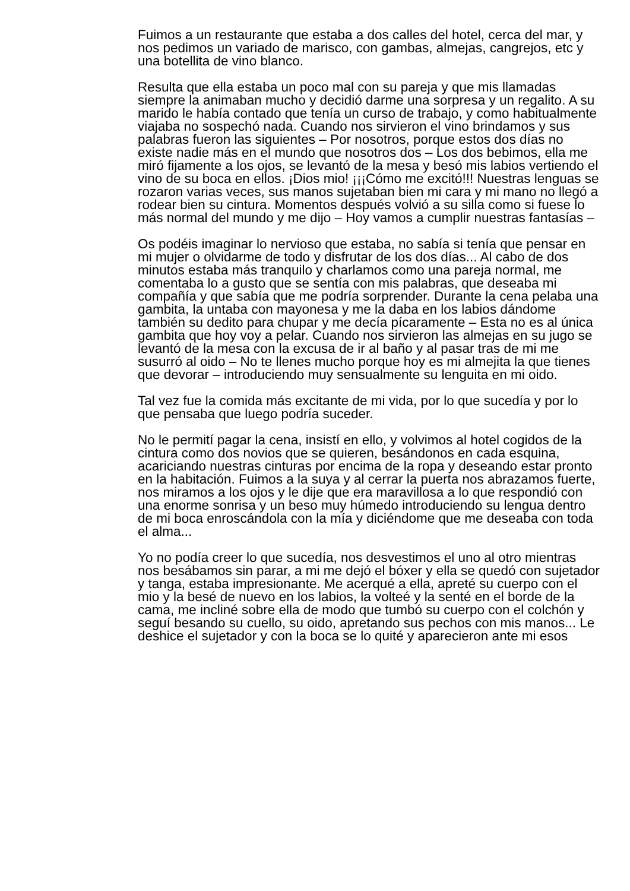Fuimos a un restaurante que estaba a dos calles del hotel, cerca del mar, y nos pedimos un variado de marisco, con gambas, almejas, cangrejos, etc y una botellita de vino blanco.
Resulta que ella estaba un poco mal con su pareja y que mis llamadas siempre la animaban mucho y decidió darme una sorpresa y un regalito. A su marido le había contado que tenía un curso de trabajo, y como habitualmente viajaba no sospechó nada. Cuando nos sirvieron el vino brindamos y sus palabras fueron las siguientes – Por nosotros, porque estos dos días no existe nadie más en el mundo que nosotros dos – Los dos bebimos, ella me miró fijamente a los ojos, se levantó de la mesa y besó mis labios vertiendo el vino de su boca en ellos. ¡Dios mio! ¡¡¡Cómo me excitó!!! Nuestras lenguas se rozaron varias veces, sus manos sujetaban bien mi cara y mi mano no llegó a rodear bien su cintura. Momentos después volvió a su silla como si fuese lo más normal del mundo y me dijo – Hoy vamos a cumplir nuestras fantasías –
Os podéis imaginar lo nervioso que estaba, no sabía si tenía que pensar en mi mujer o olvidarme de todo y disfrutar de los dos días... Al cabo de dos minutos estaba más tranquilo y charlamos como una pareja normal, me comentaba lo a gusto que se sentía con mis palabras, que deseaba mi compañía y que sabía que me podría sorprender. Durante la cena pelaba una gambita, la untaba con mayonesa y me la daba en los labios dándome también su dedito para chupar y me decía pícaramente – Esta no es al única gambita que hoy voy a pelar. Cuando nos sirvieron las almejas en su jugo se levantó de la mesa con la excusa de ir al baño y al pasar tras de mi me susurró al oido – No te llenes mucho porque hoy es mi almejita la que tienes que devorar – introduciendo muy sensualmente su lenguita en mi oido.
Tal vez fue la comida más excitante de mi vida, por lo que sucedía y por lo que pensaba que luego podría suceder.
No le permití pagar la cena, insistí en ello, y volvimos al hotel cogidos de la cintura como dos novios que se quieren, besándonos en cada esquina, acariciando nuestras cinturas por encima de la ropa y deseando estar pronto en la habitación. Fuimos a la suya y al cerrar la puerta nos abrazamos fuerte, nos miramos a los ojos y le dije que era maravillosa a lo que respondió con una enorme sonrisa y un beso muy húmedo introduciendo su lengua dentro de mi boca enroscándola con la mía y diciéndome que me deseaba con toda el alma...
Yo no podía creer lo que sucedía, nos desvestimos el uno al otro mientras nos besábamos sin parar, a mi me dejó el bóxer y ella se quedó con sujetador y tanga, estaba impresionante. Me acerqué a ella, apreté su cuerpo con el mio y la besé de nuevo en los labios, la volteé y la senté en el borde de la cama, me incliné sobre ella de modo que tumbó su cuerpo con el colchón y seguí besando su cuello, su oido, apretando sus pechos con mis manos... Le deshice el sujetador y con la boca se lo quité y aparecieron ante mi esos